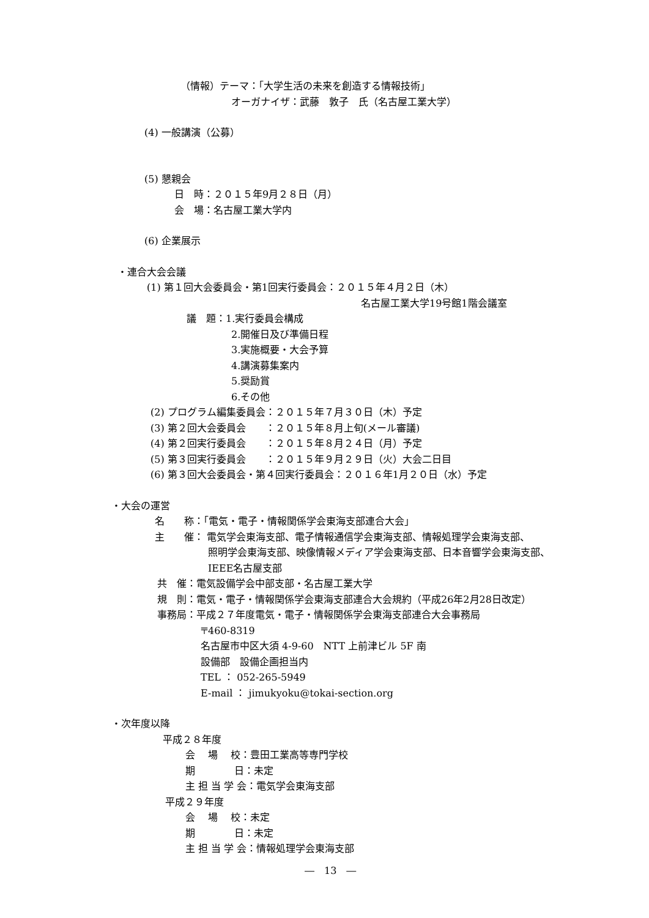（情報）テーマ：「大学生活の未来を創造する情報技術」
オーガナイザ：武藤　敦子　氏（名古屋工業大学）
(4) 一般講演（公募）
(5) 懇親会
日　時：２０１５年9月２８日（月）
会　場：名古屋工業大学内
(6) 企業展示
・連合大会会議
(1) 第１回大会委員会・第1回実行委員会：２０１５年４月２日（木）
名古屋工業大学19号館1階会議室
議　題：1.実行委員会構成
2.開催日及び準備日程
3.実施概要・大会予算
4.講演募集案内
5.奨励賞
6.その他
(2) プログラム編集委員会：２０１５年７月３０日（木）予定
(3) 第２回大会委員会　　：２０１５年８月上旬(メール審議)
(4) 第２回実行委員会　　：２０１５年８月２４日（月）予定
(5) 第３回実行委員会　　：２０１５年９月２９日（火）大会二日目
(6) 第３回大会委員会・第４回実行委員会：２０１６年1月２０日（水）予定
・大会の運営
名　　称：「電気・電子・情報関係学会東海支部連合大会」
主　　催： 電気学会東海支部、電子情報通信学会東海支部、情報処理学会東海支部、
照明学会東海支部、映像情報メディア学会東海支部、日本音響学会東海支部、
IEEE名古屋支部
共　催：電気設備学会中部支部・名古屋工業大学
規　則：電気・電子・情報関係学会東海支部連合大会規約（平成26年2月28日改定）
事務局：平成２７年度電気・電子・情報関係学会東海支部連合大会事務局
〒460-8319
名古屋市中区大須 4-9-60　NTT 上前津ビル 5F 南
設備部　設備企画担当内
TEL ： 052-265-5949
E-mail ： jimukyoku@tokai-section.org
・次年度以降
平成２８年度
会　 場　 校：豊田工業高等専門学校
期　　　　日：未定
主 担 当 学 会：電気学会東海支部
平成２９年度
会　 場　 校：未定
期　　　　日：未定
主 担 当 学 会：情報処理学会東海支部
―　13　―